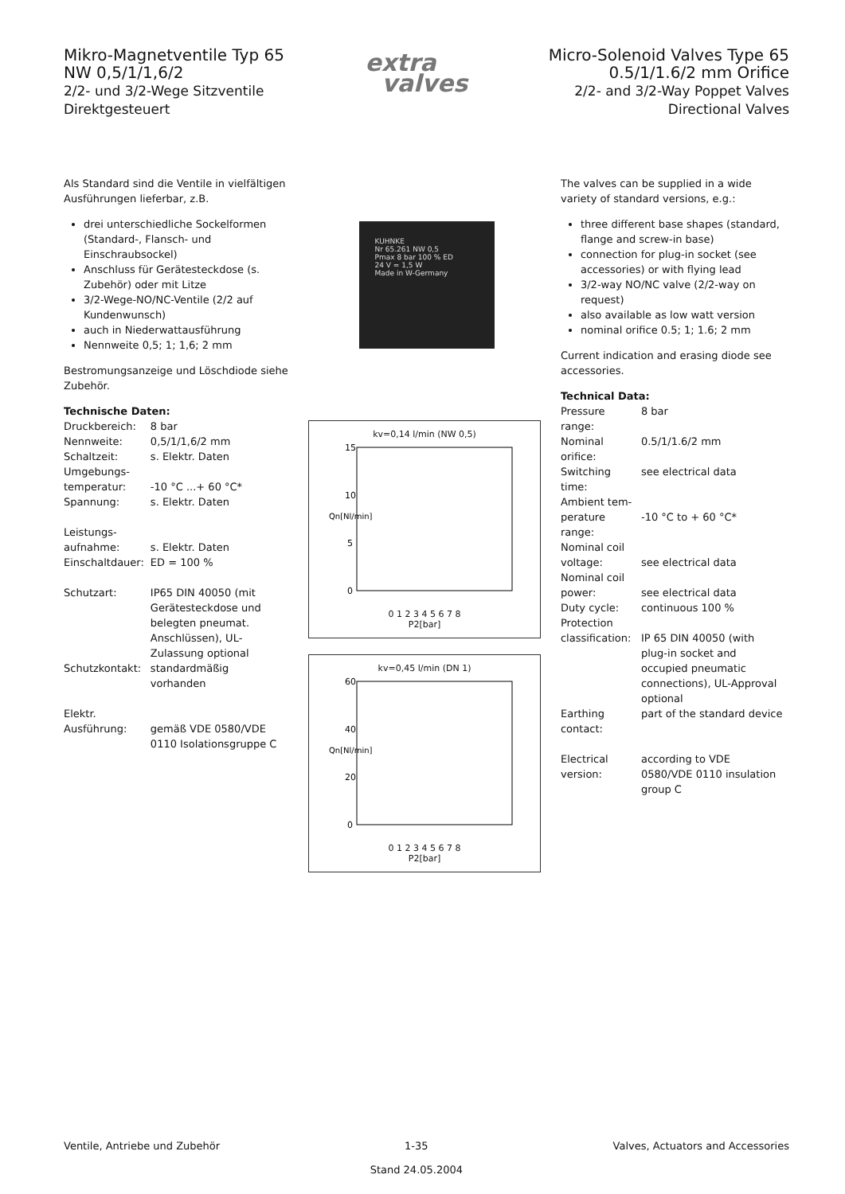Mikro-Magnetventile Typ 65
NW 0,5/1/1,6/2
2/2- und 3/2-Wege Sitzventile
Direktgesteuert
extra
valves
Micro-Solenoid Valves Type 65
0.5/1/1.6/2 mm Orifice
2/2- and 3/2-Way Poppet Valves
Directional Valves
Als Standard sind die Ventile in vielfältigen Ausführungen lieferbar, z.B.
drei unterschiedliche Sockelformen (Standard-, Flansch- und Einschraubsockel)
Anschluss für Gerätesteckdose (s. Zubehör) oder mit Litze
3/2-Wege-NO/NC-Ventile (2/2 auf Kundenwunsch)
auch in Niederwattausführung
Nennweite 0,5; 1; 1,6; 2 mm
Bestromungsanzeige und Löschdiode siehe Zubehör.
Technische Daten:
| Druckbereich: | 8 bar |
| Nennweite: | 0,5/1/1,6/2 mm |
| Schaltzeit: | s. Elektr. Daten |
| Umgebungs- temperatur: | -10 °C ...+ 60 °C* |
| Spannung: | s. Elektr. Daten |
| Leistungs- aufnahme: | s. Elektr. Daten |
| Einschaltdauer: | ED = 100 % |
| Schutzart: | IP65 DIN 40050 (mit Gerätesteckdose und belegten pneumat. Anschlüssen), UL-Zulassung optional |
| Schutzkontakt: | standardmäßig vorhanden |
| Elektr. Ausführung: | gemäß VDE 0580/VDE 0110 Isolationsgruppe C |
KUHNKE
Nr 65.261 NW 0,5
Pmax 8 bar 100 % ED
24 V = 1,5 W
Made in W-Germany
kv=0,14 l/min (NW 0,5)
Qn[Nl/min]
15
10
5
0
0 1 2 3 4 5 6 7 8
P2[bar]
kv=0,45 l/min (DN 1)
Qn[Nl/min]
60
40
20
0
0 1 2 3 4 5 6 7 8
P2[bar]
The valves can be supplied in a wide variety of standard versions, e.g.:
three different base shapes (standard, flange and screw-in base)
connection for plug-in socket (see accessories) or with flying lead
3/2-way NO/NC valve (2/2-way on request)
also available as low watt version
nominal orifice 0.5; 1; 1.6; 2 mm
Current indication and erasing diode see accessories.
Technical Data:
| Pressure range: | 8 bar |
| Nominal orifice: | 0.5/1/1.6/2 mm |
| Switching time: | see electrical data |
| Ambient tem- perature range: | -10 °C to + 60 °C* |
| Nominal coil voltage: | see electrical data |
| Nominal coil power: | see electrical data |
| Duty cycle: | continuous 100 % |
| Protection classification: | IP 65 DIN 40050 (with plug-in socket and occupied pneumatic connections), UL-Approval optional |
| Earthing contact: | part of the standard device |
| Electrical version: | according to VDE 0580/VDE 0110 insulation group C |
Ventile, Antriebe und Zubehör 1-35
Stand 24.05.2004 Valves, Actuators and Accessories